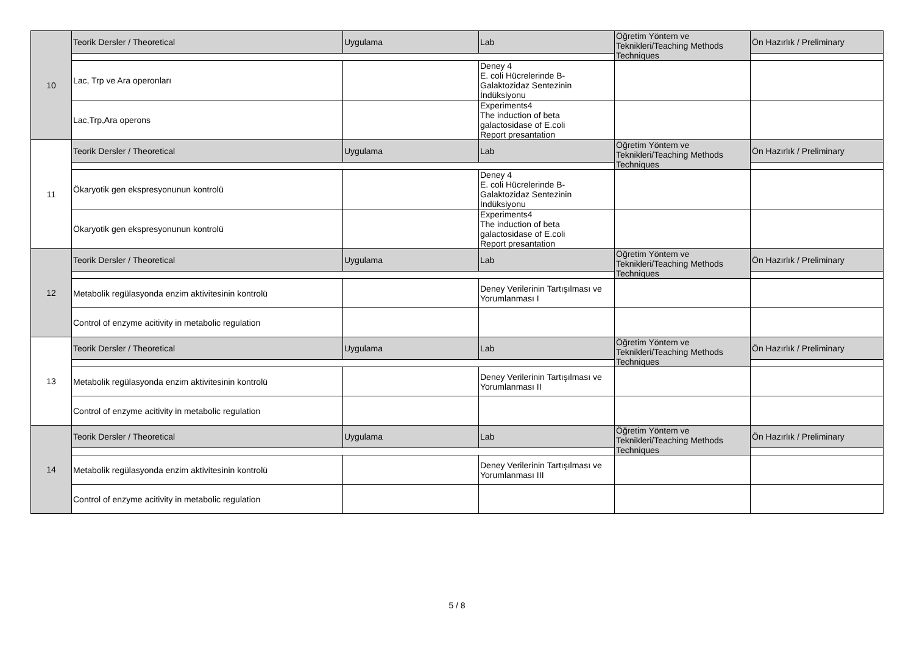| 10 | Teorik Dersler / Theoretical | Uygulama | Lab | Öğretim Yöntem ve Teknikleri/Teaching Methods Techniques | Ön Hazırlık / Preliminary |
| | Lac, Trp ve Ara operonları | | Deney 4 E. coli Hücrelerinde B-Galaktozidaz Sentezinin İndüksiyonu | | |
| | Lac,Trp,Ara operons | | Experiments4 The induction of beta galactosidase of E.coli Report presantation | | |
| 11 | Teorik Dersler / Theoretical | Uygulama | Lab | Öğretim Yöntem ve Teknikleri/Teaching Methods Techniques | Ön Hazırlık / Preliminary |
| | Ökaryotik gen ekspresyonunun kontrolü | | Deney 4 E. coli Hücrelerinde B-Galaktozidaz Sentezinin İndüksiyonu | | |
| | Ökaryotik gen ekspresyonunun kontrolü | | Experiments4 The induction of beta galactosidase of E.coli Report presantation | | |
| 12 | Teorik Dersler / Theoretical | Uygulama | Lab | Öğretim Yöntem ve Teknikleri/Teaching Methods Techniques | Ön Hazırlık / Preliminary |
| | Metabolik regülasyonda enzim aktivitesinin kontrolü | | Deney Verilerinin Tartışılması ve Yorumlanması I | | |
| | Control of enzyme acitivity in metabolic regulation | | | | |
| 13 | Teorik Dersler / Theoretical | Uygulama | Lab | Öğretim Yöntem ve Teknikleri/Teaching Methods Techniques | Ön Hazırlık / Preliminary |
| | Metabolik regülasyonda enzim aktivitesinin kontrolü | | Deney Verilerinin Tartışılması ve Yorumlanması II | | |
| | Control of enzyme acitivity in metabolic regulation | | | | |
| 14 | Teorik Dersler / Theoretical | Uygulama | Lab | Öğretim Yöntem ve Teknikleri/Teaching Methods Techniques | Ön Hazırlık / Preliminary |
| | Metabolik regülasyonda enzim aktivitesinin kontrolü | | Deney Verilerinin Tartışılması ve Yorumlanması III | | |
| | Control of enzyme acitivity in metabolic regulation | | | | |
5 / 8